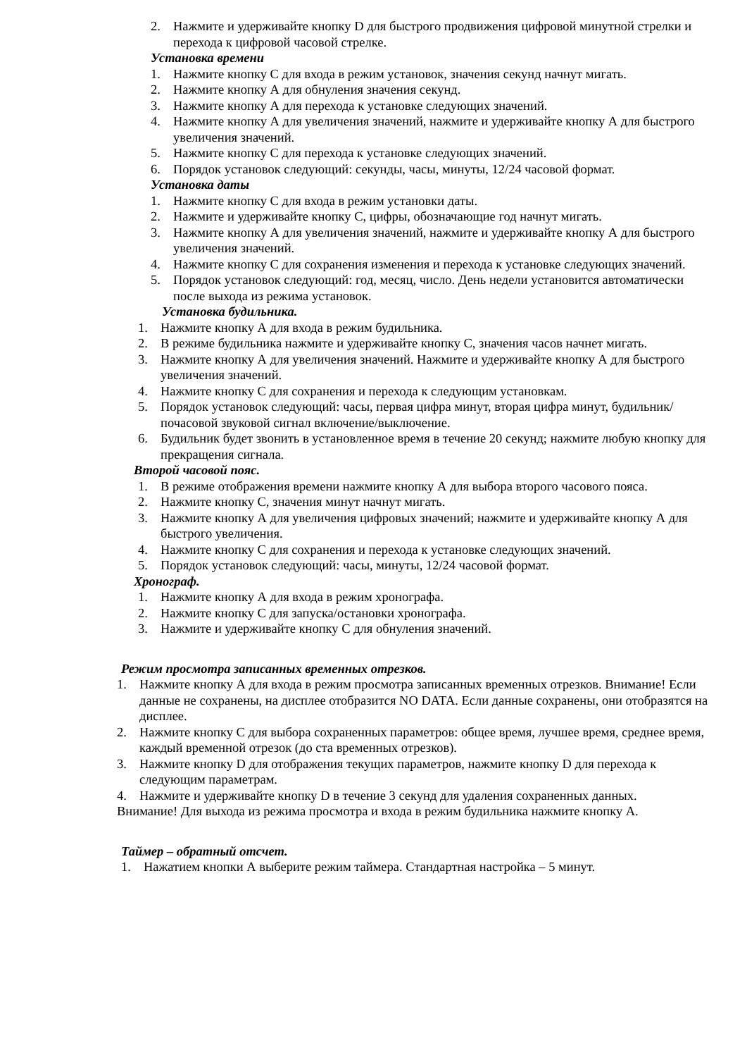2. Нажмите и удерживайте кнопку D для быстрого продвижения цифровой минутной стрелки и перехода к цифровой часовой стрелке.
Установка времени
1. Нажмите кнопку С для входа в режим установок, значения секунд начнут мигать.
2. Нажмите кнопку А для обнуления значения секунд.
3. Нажмите кнопку А для перехода к установке следующих значений.
4. Нажмите кнопку А для увеличения значений, нажмите и удерживайте кнопку А для быстрого увеличения значений.
5. Нажмите кнопку С для перехода к установке следующих значений.
6. Порядок установок следующий: секунды, часы, минуты, 12/24 часовой формат.
Установка даты
1. Нажмите кнопку С для входа в режим установки даты.
2. Нажмите и удерживайте кнопку С, цифры, обозначающие год начнут мигать.
3. Нажмите кнопку А для увеличения значений, нажмите и удерживайте кнопку А для быстрого увеличения значений.
4. Нажмите кнопку С для сохранения изменения и перехода к установке следующих значений.
5. Порядок установок следующий: год, месяц, число. День недели установится автоматически после выхода из режима установок.
Установка будильника.
1. Нажмите кнопку А для входа в режим будильника.
2. В режиме будильника нажмите и удерживайте кнопку С, значения часов начнет мигать.
3. Нажмите кнопку А для увеличения значений. Нажмите и удерживайте кнопку А для быстрого увеличения значений.
4. Нажмите кнопку С для сохранения и перехода к следующим установкам.
5. Порядок установок следующий: часы, первая цифра минут, вторая цифра минут, будильник/почасовой звуковой сигнал включение/выключение.
6. Будильник будет звонить в установленное время в течение 20 секунд; нажмите любую кнопку для прекращения сигнала.
Второй часовой пояс.
1. В режиме отображения времени нажмите кнопку А для выбора второго часового пояса.
2. Нажмите кнопку С, значения минут начнут мигать.
3. Нажмите кнопку А для увеличения цифровых значений; нажмите и удерживайте кнопку А для быстрого увеличения.
4. Нажмите кнопку С для сохранения и перехода к установке следующих значений.
5. Порядок установок следующий: часы, минуты, 12/24 часовой формат.
Хронограф.
1. Нажмите кнопку А для входа в режим хронографа.
2. Нажмите кнопку С для запуска/остановки хронографа.
3. Нажмите и удерживайте кнопку С для обнуления значений.
Режим просмотра записанных временных отрезков.
1. Нажмите кнопку А для входа в режим просмотра записанных временных отрезков. Внимание! Если данные не сохранены, на дисплее отобразится NO DATA. Если данные сохранены, они отобразятся на дисплее.
2. Нажмите кнопку С для выбора сохраненных параметров: общее время, лучшее время, среднее время, каждый временной отрезок (до ста временных отрезков).
3. Нажмите кнопку D для отображения текущих параметров, нажмите кнопку D для перехода к следующим параметрам.
4. Нажмите и удерживайте кнопку D в течение 3 секунд для удаления сохраненных данных.
Внимание! Для выхода из режима просмотра и входа в режим будильника нажмите кнопку А.
Таймер – обратный отсчет.
1. Нажатием кнопки А выберите режим таймера. Стандартная настройка – 5 минут.